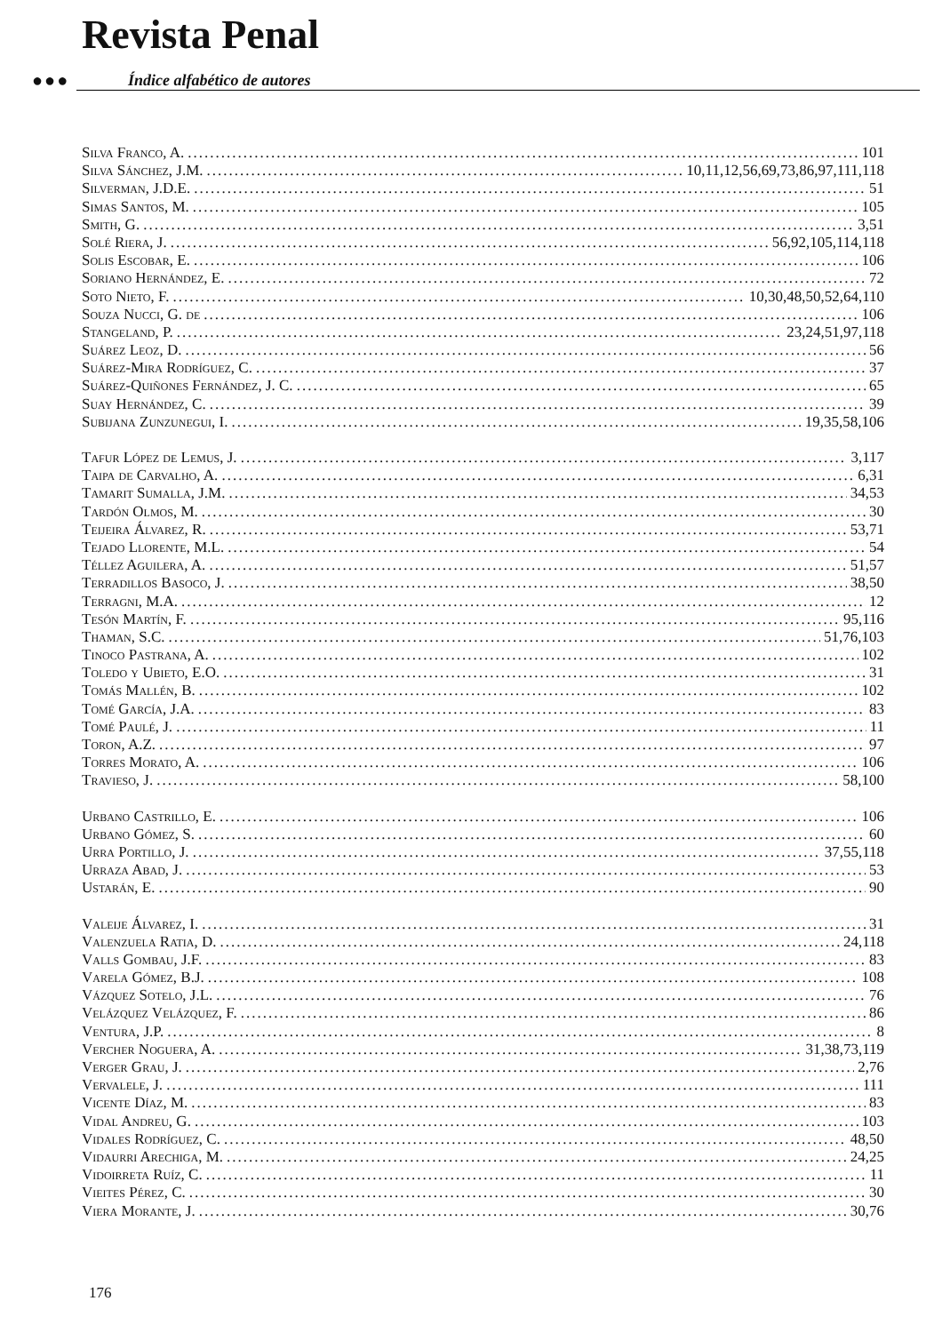Revista Penal
●●● Índice alfabético de autores
Silva Franco, A. 101
Silva Sánchez, J.M. 10,11,12,56,69,73,86,97,111,118
Silverman, J.D.E. 51
Simas Santos, M. 105
Smith, G. 3,51
Solé Riera, J. 56,92,105,114,118
Solis Escobar, E. 106
Soriano Hernández, E. 72
Soto Nieto, F. 10,30,48,50,52,64,110
Souza Nucci, G. de 106
Stangeland, P. 23,24,51,97,118
Suárez Leoz, D. 56
Suárez-Mira Rodríguez, C. 37
Suárez-Quiñones Fernández, J. C. 65
Suay Hernández, C. 39
Subijana Zunzunegui, I. 19,35,58,106
Tafur López de Lemus, J. 3,117
Taipa de Carvalho, A. 6,31
Tamarit Sumalla, J.M. 34,53
Tardón Olmos, M. 30
Teijeira Álvarez, R. 53,71
Tejado Llorente, M.L. 54
Téllez Aguilera, A. 51,57
Terradillos Basoco, J. 38,50
Terragni, M.A. 12
Tesón Martín, F. 95,116
Thaman, S.C. 51,76,103
Tinoco Pastrana, A. 102
Toledo y Ubieto, E.O. 31
Tomás Mallén, B. 102
Tomé García, J.A. 83
Tomé Paulé, J. 11
Toron, A.Z. 97
Torres Morato, A. 106
Travieso, J. 58,100
Urbano Castrillo, E. 106
Urbano Gómez, S. 60
Urra Portillo, J. 37,55,118
Urraza Abad, J. 53
Ustarán, E. 90
Valeije Álvarez, I. 31
Valenzuela Ratia, D. 24,118
Valls Gombau, J.F. 83
Varela Gómez, B.J. 108
Vázquez Sotelo, J.L. 76
Velázquez Velázquez, F. 86
Ventura, J.P. 8
Vercher Noguera, A. 31,38,73,119
Verger Grau, J. 2,76
Vervalele, J. 111
Vicente Díaz, M. 83
Vidal Andreu, G. 103
Vidales Rodríguez, C. 48,50
Vidaurri Arechiga, M. 24,25
Vidoirreta Ruíz, C. 11
Vieites Pérez, C. 30
Viera Morante, J. 30,76
176